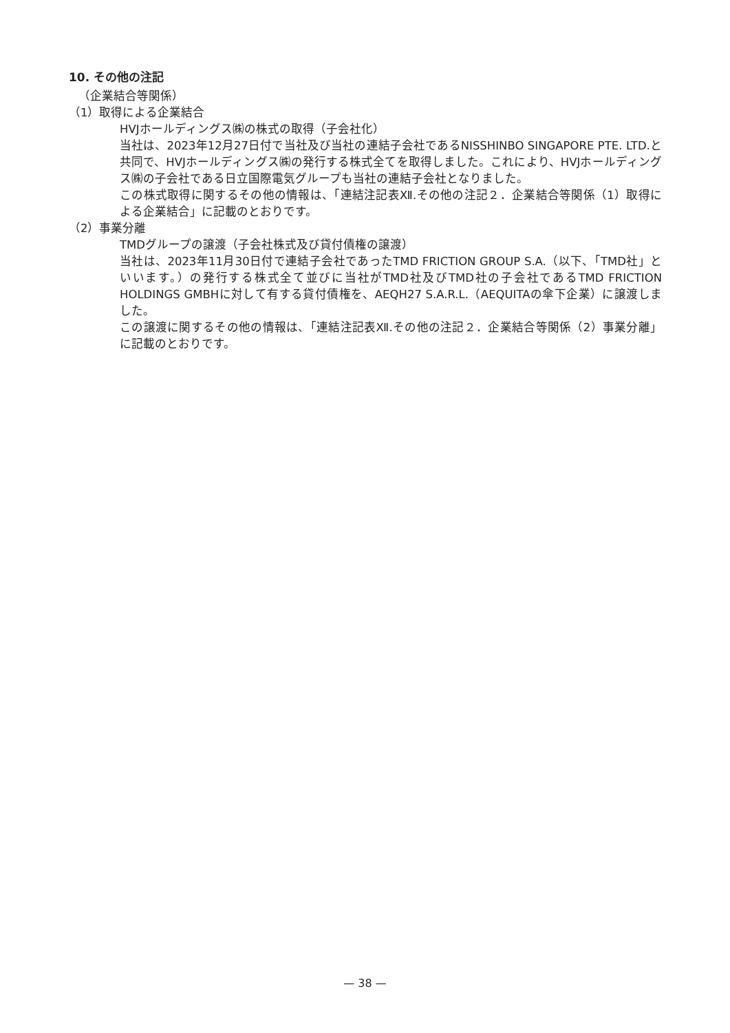10. その他の注記
（企業結合等関係）
（1）取得による企業結合
HVJホールディングス㈱の株式の取得（子会社化）
当社は、2023年12月27日付で当社及び当社の連結子会社であるNISSHINBO SINGAPORE PTE. LTD.と共同で、HVJホールディングス㈱の発行する株式全てを取得しました。これにより、HVJホールディングス㈱の子会社である日立国際電気グループも当社の連結子会社となりました。
この株式取得に関するその他の情報は、「連結注記表Ⅻ.その他の注記２．企業結合等関係（1）取得による企業結合」に記載のとおりです。
（2）事業分離
TMDグループの譲渡（子会社株式及び貸付債権の譲渡）
当社は、2023年11月30日付で連結子会社であったTMD FRICTION GROUP S.A.（以下、「TMD社」といいます。）の発行する株式全て並びに当社がTMD社及びTMD社の子会社であるTMD FRICTION HOLDINGS GMBHに対して有する貸付債権を、AEQH27 S.A.R.L.（AEQUITAの傘下企業）に譲渡しました。
この譲渡に関するその他の情報は、「連結注記表Ⅻ.その他の注記２．企業結合等関係（2）事業分離」に記載のとおりです。
— 38 —